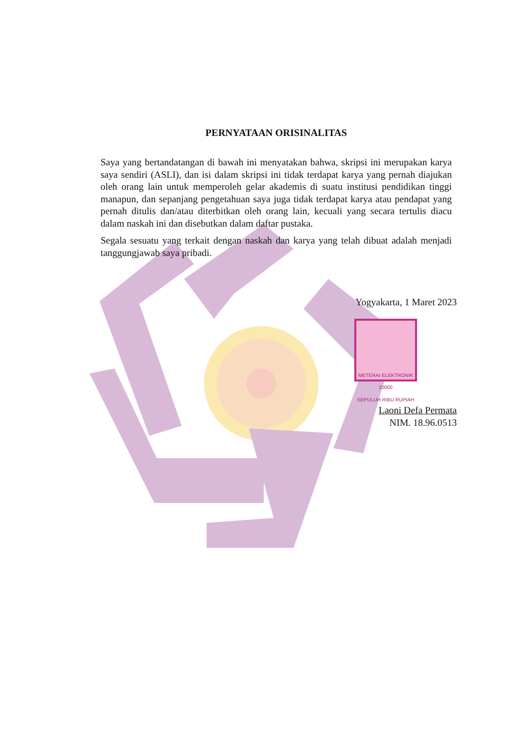PERNYATAAN ORISINALITAS
Saya yang bertandatangan di bawah ini menyatakan bahwa, skripsi ini merupakan karya saya sendiri (ASLI), dan isi dalam skripsi ini tidak terdapat karya yang pernah diajukan oleh orang lain untuk memperoleh gelar akademis di suatu institusi pendidikan tinggi manapun, dan sepanjang pengetahuan saya juga tidak terdapat karya atau pendapat yang pernah ditulis dan/atau diterbitkan oleh orang lain, kecuali yang secara tertulis diacu dalam naskah ini dan disebutkan dalam daftar pustaka.
Segala sesuatu yang terkait dengan naskah dan karya yang telah dibuat adalah menjadi tanggungjawab saya pribadi.
Yogyakarta, 1 Maret 2023
METERAI ELEKTRONIK
10000
SEPULUH RIBU RUPIAH
Laoni Defa Permata
NIM. 18.96.0513